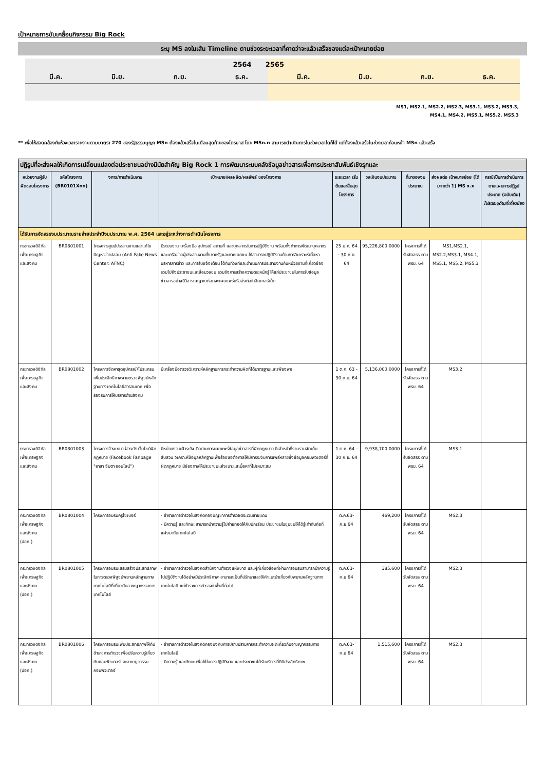เป้าหมายการขับเคลื่อนกิจกรรม Big Rock
ระบุ MS ลงในเส้น Timeline ตามช่วงระยะเวลาที่คาดว่าจะแล้วเสร็จของแต่ละเป้าหมายย่อย
2564 2565
มี.ค. มิ.ย. ก.ย. ธ.ค. มี.ค. มิ.ย. ก.ย. ธ.ค.
MS1, MS2.1, MS2.2, MS2.3, MS3.1, MS3.2, MS3.3,
MS4.1, MS4.2, MS5.1, MS5.2, MS5.3
** เพื่อให้สอดคล้องกับห้วงเวลารายงานตามมาตรา 270 ของรัฐธรรมนูญฯ MSn ต้องแล้วเสร็จในเดือนสุดท้ายของไตรมาส โดย MSn.n สามารถดำเนินการในช่วงเวลาใดก็ได้ แต่ต้องแล้วเสร็จในช่วงเวลาก่อนหน้า MSn แล้วเสร็จ
| ปฏิรูปที่จะส่งผลให้เกิดการเปลี่ยนแปลงต่อประชาชนอย่างมีนัยสำคัญ Big Rock 1 การพัฒนาระบบคลังข้อมูลข่าวสารเพื่อการประชาสัมพันธ์เชิงรุกและ | | | | | | | | |
| หน่วยงานผู้รับผิดชอบโครงการ | รหัสโครงการ (BR0101Xnn) | งการ/การดำเนินงาน | เป้าหมาย/ผลผลิต/ผลลัพธ์ ของโครงการ | ระยะเวลา เริ่มต้นและสิ้นสุด โครงการ | วงเงินงบประมาณ | ที่มาของงบประมาณ | ส่งผลต่อ เป้าหมายย่อย (ได้มากกว่า 1) MS x.x | กรณีเป็นการดำเนินการตามแผนการปฏิรูปประเทศ (ฉบับเดิม) โปรดระบุด้านที่เกี่ยวข้อง |
| ได้รับการจัดสรรงบประมาณรายจ่ายประจำปีงบประมาณ พ.ศ. 2564 และอยู่ระหว่างการดำเนินโครงการ | | | | | | | | |
| กระทรวงดิจิทัลเพื่อเศรษฐกิจและสังคม | BR0801001 | โครงการศูนย์ประสานงานและแก้ไขปัญหาข่าวปลอม (Anti Fake News Center: AFNC) | มีระบบงาน เครื่องมือ อุปกรณ์ สถานที่ และบุคลากรในการปฏิบัติงาน พร้อมทั้งทำการพัฒนาบุคลากรและเครือข่ายผู้ประสานงานทั้งภาครัฐและภาคเอกชน ให้สามารถปฏิบัติงานด้านการวิเคราะห์เนื้อหา บริหารการข่าว และการรับแจ้งเตือน ได้ทันท่วงทีและดำเนินการประสานงานกับหน่วยงานที่เกี่ยวข้อง รวมไปถึงประชาชนและสื่อมวลชน รวมถึงการสร้างความตระหนักรู้ ให้แก่ประชาชนในการรับข้อมูลข่าวสารอย่างมีวิจารณญาณก่อนจะเผยแพร่หรือส่งต่อในอินเทอร์เน็ต | 25 ม.ค. 64 – 30 ก.ย. 64 | 95,226,800.0000 | โครงการที่ได้รับจัดสรร ตาม พรบ. 64 | MS1,MS2.1, MS2.2,MS3.1, MS4.1, MS5.1, MS5.2, MS5.3 | |
| กระทรวงดิจิทัลเพื่อเศรษฐกิจและสังคม | BR0801002 | โครงการจัดหาชุดอุปกรณ์/โปรแกรมเพิ่มประสิทธิภาพงานตรวจพิสูจน์หลักฐานทางเทคโนโลยีสารสนเทศ เพื่อรองรับการให้บริการด้านสังคม | มีเครื่องมือตรวจวิเคราะห์หลักฐานการกระทำความผิดที่ได้มาตรฐานและเพียงพอ | 1 ต.ค. 63 - 30 ก.ย. 64 | 5,136,000.0000 | โครงการที่ได้รับจัดสรร ตาม พรบ. 64 | MS3.2 | |
| กระทรวงดิจิทัลเพื่อเศรษฐกิจและสังคม | BR0801003 | โครงการจ้างเหมาเฝ้าระวังเว็บไซต์ผิดกฎหมาย (Facebook Fanpage "อาสา จับตา ออนไลน์") | มีหน่วยงานเฝ้าระวัง ติดตามการเผยแพร่ข้อมูลข่าวสารที่ผิดกฎหมาย มีเจ้าหน้าที่รวบรวมจัดเก็บ สืบสวน วิเคราะห์ข้อมูลหลักฐานเพื่อร้องขอต่อศาลให้มีการระงับการแพร่หลายซึ่งข้อมูลคอมพิวเตอร์ที่ผิดกฎหมาย มีช่องทางให้ประชาชนแจ้งเบาะแสเนื้อหาที่ไม่เหมาะสม | 1 ต.ค. 64 - 30 ก.ย. 64 | 9,938,700.0000 | โครงการที่ได้รับจัดสรร ตาม พรบ. 64 | MS3.1 | |
| กระทรวงดิจิทัลเพื่อเศรษฐกิจและสังคม (ปอท.) | BR0801004 | โครงการอบรมครูไซเบอร์ | - ข้าราชการตำรวจในสังกัดกองบัญชาการตำรวจตระเวนชายแดน - มีความรู้ และทักษะ สามารถนำความรู้ไปถ่ายทอดให้กับนักเรียน ประชาชนในชุมชนให้ได้รู้เท่าทันภัยที่แฝงมากับเทคโนโลยี | ต.ค.63-ก.ย.64 | 469,200 | โครงการที่ได้รับจัดสรร ตาม พรบ. 64 | MS2.3 | |
| กระทรวงดิจิทัลเพื่อเศรษฐกิจและสังคม (ปอท.) | BR0801005 | โครงการอบรมเสริมสร้างประสิทธิภาพในการตรวจพิสูจน์พยานหลักฐานทางเทคโนโลยีที่เกี่ยวกับอาชญากรรมทางเทคโนโลยี | - ข้าราชการตำรวจในสังกัดสำนักงานตำรวจแห่งชาติ และผู้ที่เกี่ยวข้องที่ผ่านการอบรมสามารถนำความรู้ไปปฏิบัติงานได้อย่างมีประสิทธิภาพ สามารถเป็นที่ปรึกษาและให้คำแนะนำเกี่ยวกับพยานหลักฐานทางเทคโนโลยี แก่ข้าราชการตำรวจในพื้นที่ต่อไป | ต.ค.63-ก.ย.64 | 385,600 | โครงการที่ได้รับจัดสรร ตาม พรบ. 64 | MS2.3 | |
| กระทรวงดิจิทัลเพื่อเศรษฐกิจและสังคม (ปอท.) | BR0801006 | โครงการอบรมเพิ่มประสิทธิภาพให้กับข้าราชการตำรวจเพื่อปรับความรู้เกี่ยวกับคอมพิวเตอร์และอาชญากรรมคอมพิวเตอร์ | - ข้าราชการตำรวจในสังกัดกองบังคับการปราบปรามการกระทำความผิดเกี่ยวกับอาชญากรรมทางเทคโนโลยี - มีความรู้ และทักษะ เพื่อใช้ในการปฏิบัติงาน และประชาชนได้รับบริการที่ดีมีประสิทธิภาพ | ต.ค.63-ก.ย.64 | 1,515,600 | โครงการที่ได้รับจัดสรร ตาม พรบ. 64 | MS2.3 | |